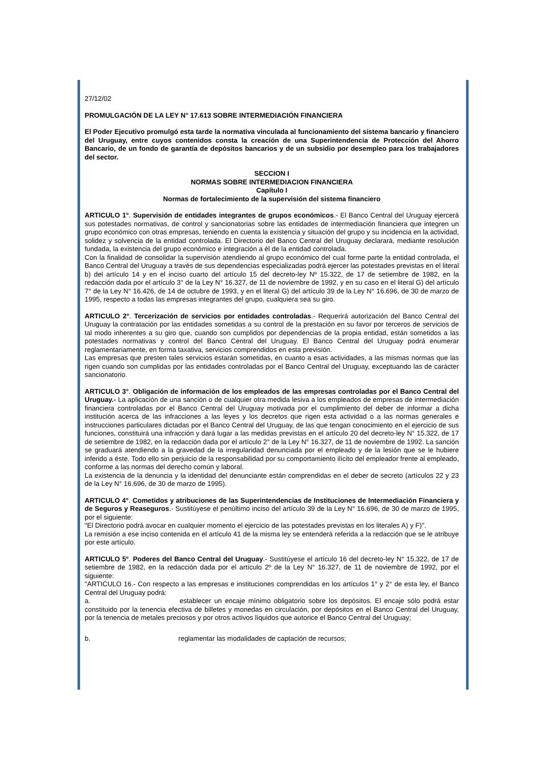27/12/02
PROMULGACIÓN DE LA LEY N° 17.613 SOBRE INTERMEDIACIÓN FINANCIERA
El Poder Ejecutivo promulgó esta tarde la normativa vinculada al funcionamiento del sistema bancario y financiero del Uruguay, entre cuyos contenidos consta la creación de una Superintendencia de Protección del Ahorro Bancario, de un fondo de garantía de depósitos bancarios y de un subsidio por desempleo para los trabajadores del sector.
SECCION I
NORMAS SOBRE INTERMEDIACION FINANCIERA
Capítulo I
Normas de fortalecimiento de la supervisión del sistema financiero
ARTICULO 1°. Supervisión de entidades integrantes de grupos económicos.- El Banco Central del Uruguay ejercerá sus potestades normativas, de control y sancionatorias sobre las entidades de intermediación financiera que integren un grupo económico con otras empresas, teniendo en cuenta la existencia y situación del grupo y su incidencia en la actividad, solidez y solvencia de la entidad controlada. El Directorio del Banco Central del Uruguay declarará, mediante resolución fundada, la existencia del grupo económico e integración a él de la entidad controlada.
Con la finalidad de consolidar la supervisión atendiendo al grupo económico del cual forme parte la entidad controlada, el Banco Central del Uruguay a través de sus dependencias especializadas podrá ejercer las potestades previstas en el literal b) del artículo 14 y en el inciso cuarto del artículo 15 del decreto-ley Nº 15.322, de 17 de setiembre de 1982, en la redacción dada por el artículo 3° de la Ley N° 16.327, de 11 de noviembre de 1992, y en su caso en el literal G) del artículo 7° de la Ley N° 16.426, de 14 de octubre de 1993, y en el literal G) del artículo 39 de la Ley N° 16.696, de 30 de marzo de 1995, respecto a todas las empresas integrantes del grupo, cualquiera sea su giro.
ARTICULO 2°. Tercerización de servicios por entidades controladas.- Requerirá autorización del Banco Central del Uruguay la contratación por las entidades sometidas a su control de la prestación en su favor por terceros de servicios de tal modo inherentes a su giro que, cuando son cumplidos por dependencias de la propia entidad, están sometidos a las potestades normativas y control del Banco Central del Uruguay. El Banco Central del Uruguay podrá enumerar reglamentariamente, en forma taxativa, servicios comprendidos en esta previsión.
Las empresas que presten tales servicios estarán sometidas, en cuanto a esas actividades, a las mismas normas que las rigen cuando son cumplidas por las entidades controladas por el Banco Central del Uruguay, exceptuando las de carácter sancionatorio.
ARTICULO 3°. Obligación de información de los empleados de las empresas controladas por el Banco Central del Uruguay.- La aplicación de una sanción o de cualquier otra medida lesiva a los empleados de empresas de intermediación financiera controladas por el Banco Central del Uruguay motivada por el cumplimiento del deber de informar a dicha institución acerca de las infracciones a las leyes y los decretos que rigen esta actividad o a las normas generales e instrucciones particulares dictadas por el Banco Central del Uruguay, de las que tengan conocimiento en el ejercicio de sus funciones, constituirá una infracción y dará lugar a las medidas previstas en el artículo 20 del decreto-ley N° 15.322, de 17 de setiembre de 1982, en la redacción dada por el artículo 2° de la Ley N° 16.327, de 11 de noviembre de 1992. La sanción se graduará atendiendo a la gravedad de la irregularidad denunciada por el empleado y de la lesión que se le hubiere inferido a éste. Todo ello sin perjuicio de la responsabilidad por su comportamiento ilícito del empleador frente al empleado, conforme a las normas del derecho común y laboral.
La existencia de la denuncia y la identidad del denunciante están comprendidas en el deber de secreto (artículos 22 y 23 de la Ley N° 16.696, de 30 de marzo de 1995).
ARTICULO 4°. Cometidos y atribuciones de las Superintendencias de Instituciones de Intermediación Financiera y de Seguros y Reaseguros.- Sustitúyese el penúltimo inciso del artículo 39 de la Ley N° 16.696, de 30 de marzo de 1995, por el siguiente:
"El Directorio podrá avocar en cualquier momento el ejercicio de las potestades previstas en los literales A) y F)".
La remisión a ese inciso contenida en el artículo 41 de la misma ley se entenderá referida a la redacción que se le atribuye por este artículo.
ARTICULO 5°. Poderes del Banco Central del Uruguay.- Sustitúyese el artículo 16 del decreto-ley N° 15.322, de 17 de setiembre de 1982, en la redacción dada por el artículo 2º de la Ley N° 16.327, de 11 de noviembre de 1992, por el siguiente:
"ARTICULO 16.- Con respecto a las empresas e instituciones comprendidas en los artículos 1° y 2° de esta ley, el Banco Central del Uruguay podrá:
a. establecer un encaje mínimo obligatorio sobre los depósitos. El encaje sólo podrá estar constituido por la tenencia efectiva de billetes y monedas en circulación, por depósitos en el Banco Central del Uruguay, por la tenencia de metales preciosos y por otros activos líquidos que autorice el Banco Central del Uruguay;
b. reglamentar las modalidades de captación de recursos;